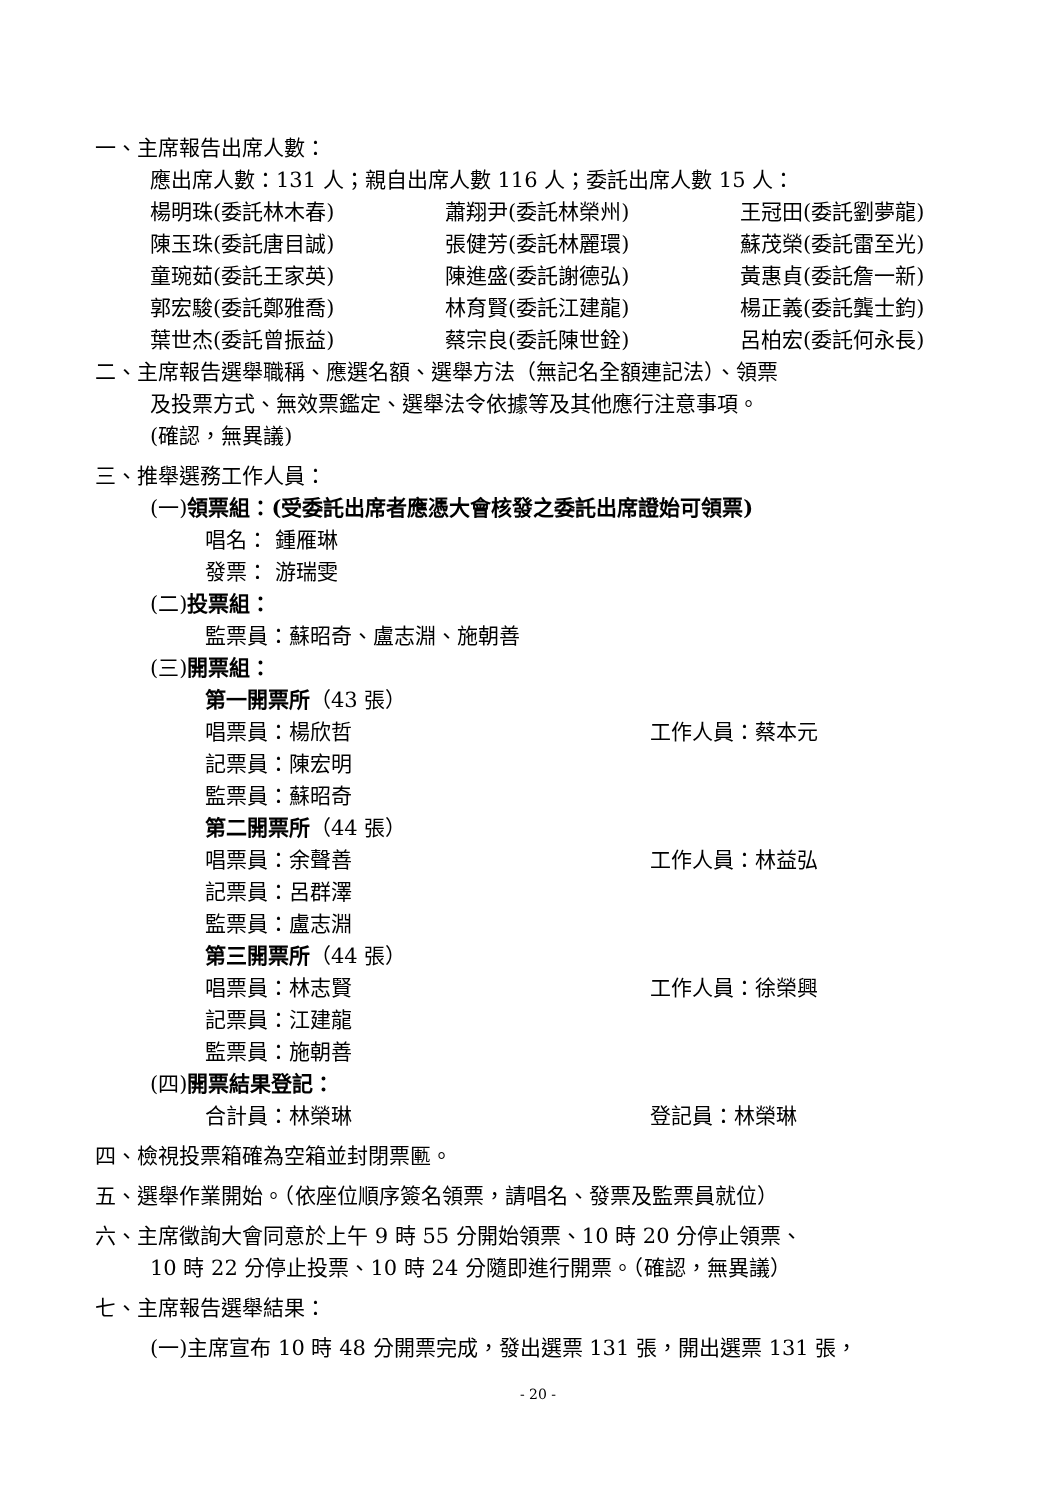一、主席報告出席人數：
應出席人數：131 人；親自出席人數 116 人；委託出席人數 15 人：
楊明珠(委託林木春) 蕭翔尹(委託林榮州) 王冠田(委託劉夢龍)
陳玉珠(委託唐目誠) 張健芳(委託林麗環) 蘇茂榮(委託雷至光)
童琬茹(委託王家英) 陳進盛(委託謝德弘) 黃惠貞(委託詹一新)
郭宏駿(委託鄭雅喬) 林育賢(委託江建龍) 楊正義(委託龔士鈞)
葉世杰(委託曾振益) 蔡宗良(委託陳世銓) 呂柏宏(委託何永長)
二、主席報告選舉職稱、應選名額、選舉方法（無記名全額連記法）、領票
及投票方式、無效票鑑定、選舉法令依據等及其他應行注意事項。
(確認，無異議)
三、推舉選務工作人員：
(一)領票組：(受委託出席者應憑大會核發之委託出席證始可領票)
唱名： 鍾雁琳
發票： 游瑞雯
(二)投票組：
監票員：蘇昭奇、盧志淵、施朝善
(三)開票組：
第一開票所（43 張）
唱票員：楊欣哲 工作人員：蔡本元
記票員：陳宏明
監票員：蘇昭奇
第二開票所（44 張）
唱票員：余聲善 工作人員：林益弘
記票員：呂群澤
監票員：盧志淵
第三開票所（44 張）
唱票員：林志賢 工作人員：徐榮興
記票員：江建龍
監票員：施朝善
(四)開票結果登記：
合計員：林榮琳 登記員：林榮琳
四、檢視投票箱確為空箱並封閉票匭。
五、選舉作業開始。（依座位順序簽名領票，請唱名、發票及監票員就位）
六、主席徵詢大會同意於上午 9 時 55 分開始領票、10 時 20 分停止領票、
10 時 22 分停止投票、10 時 24 分隨即進行開票。（確認，無異議）
七、主席報告選舉結果：
(一)主席宣布 10 時 48 分開票完成，發出選票 131 張，開出選票 131 張，
- 20 -